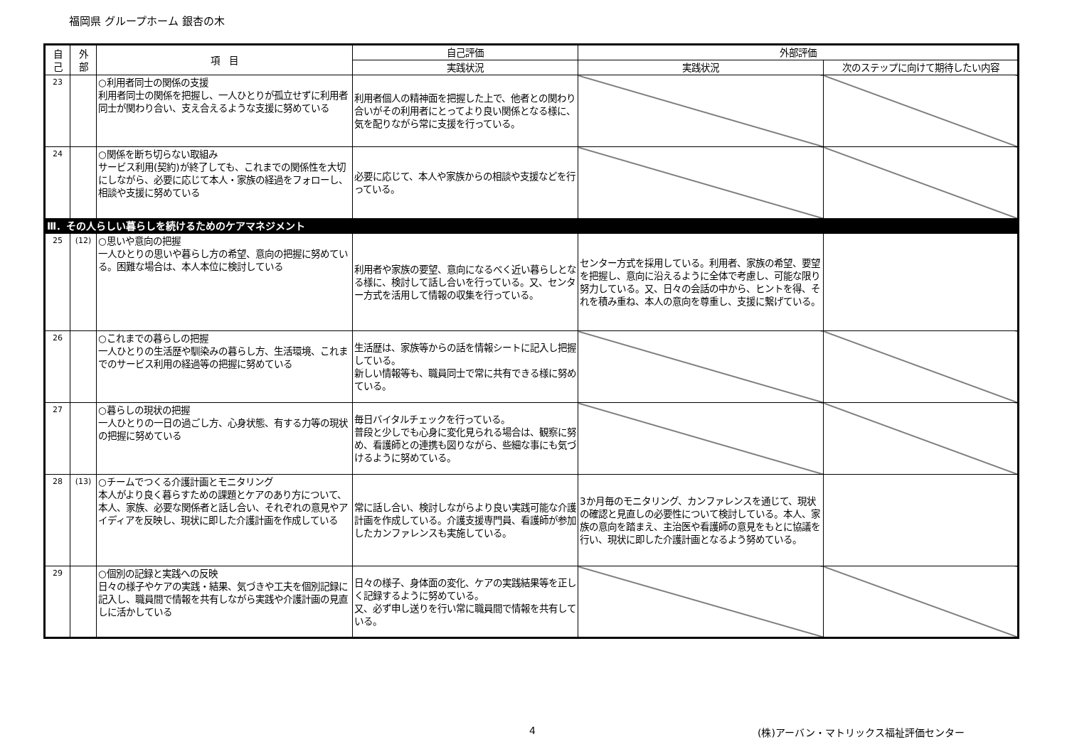福岡県 グループホーム 銀杏の木
| 自 己 | 外 部 | 項 目 | 自己評価 | 外部評価 | |
| --- | --- | --- | --- | --- | --- |
| | | | 実践状況 | 実践状況 | 次のステップに向けて期待したい内容 |
| 23 | | ○利用者同士の関係の支援 利用者同士の関係を把握し、一人ひとりが孤立せずに利用者同士が関わり合い、支え合えるような支援に努めている | 利用者個人の精神面を把握した上で、他者との関わり合いがその利用者にとってより良い関係となる様に、気を配りながら常に支援を行っている。 | | |
| 24 | | ○関係を断ち切らない取組み サービス利用(契約)が終了しても、これまでの関係性を大切にしながら、必要に応じて本人・家族の経過をフォローし、相談や支援に努めている | 必要に応じて、本人や家族からの相談や支援などを行っている。 | | |
| Ⅲ．その人らしい暮らしを続けるためのケアマネジメント | | | | | |
| 25 | (12) | ○思いや意向の把握 一人ひとりの思いや暮らし方の希望、意向の把握に努めている。困難な場合は、本人本位に検討している | 利用者や家族の要望、意向になるべく近い暮らしとなる様に、検討して話し合いを行っている。又、センター方式を活用して情報の収集を行っている。 | センター方式を採用している。利用者、家族の希望、要望を把握し、意向に沿えるように全体で考慮し、可能な限り努力している。又、日々の会話の中から、ヒントを得、それを積み重ね、本人の意向を尊重し、支援に繋げている。 | |
| 26 | | ○これまでの暮らしの把握 一人ひとりの生活歴や馴染みの暮らし方、生活環境、これまでのサービス利用の経過等の把握に努めている | 生活歴は、家族等からの話を情報シートに記入し把握している。 新しい情報等も、職員同士で常に共有できる様に努めている。 | | |
| 27 | | ○暮らしの現状の把握 一人ひとりの一日の過ごし方、心身状態、有する力等の現状の把握に努めている | 毎日バイタルチェックを行っている。 普段と少しでも心身に変化見られる場合は、観察に努め、看護師との連携も図りながら、些細な事にも気づけるように努めている。 | | |
| 28 | (13) | ○チームでつくる介護計画とモニタリング 本人がより良く暮らすための課題とケアのあり方について、本人、家族、必要な関係者と話し合い、それぞれの意見やアイディアを反映し、現状に即した介護計画を作成している | 常に話し合い、検討しながらより良い実践可能な介護計画を作成している。介護支援専門員、看護師が参加したカンファレンスも実施している。 | 3か月毎のモニタリング、カンファレンスを通じて、現状の確認と見直しの必要性について検討している。本人、家族の意向を踏まえ、主治医や看護師の意見をもとに協議を行い、現状に即した介護計画となるよう努めている。 | |
| 29 | | ○個別の記録と実践への反映 日々の様子やケアの実践・結果、気づきや工夫を個別記録に記入し、職員間で情報を共有しながら実践や介護計画の見直しに活かしている | 日々の様子、身体面の変化、ケアの実践結果等を正しく記録するように努めている。 又、必ず申し送りを行い常に職員間で情報を共有している。 | | |
4
(株)アーバン・マトリックス福祉評価センター